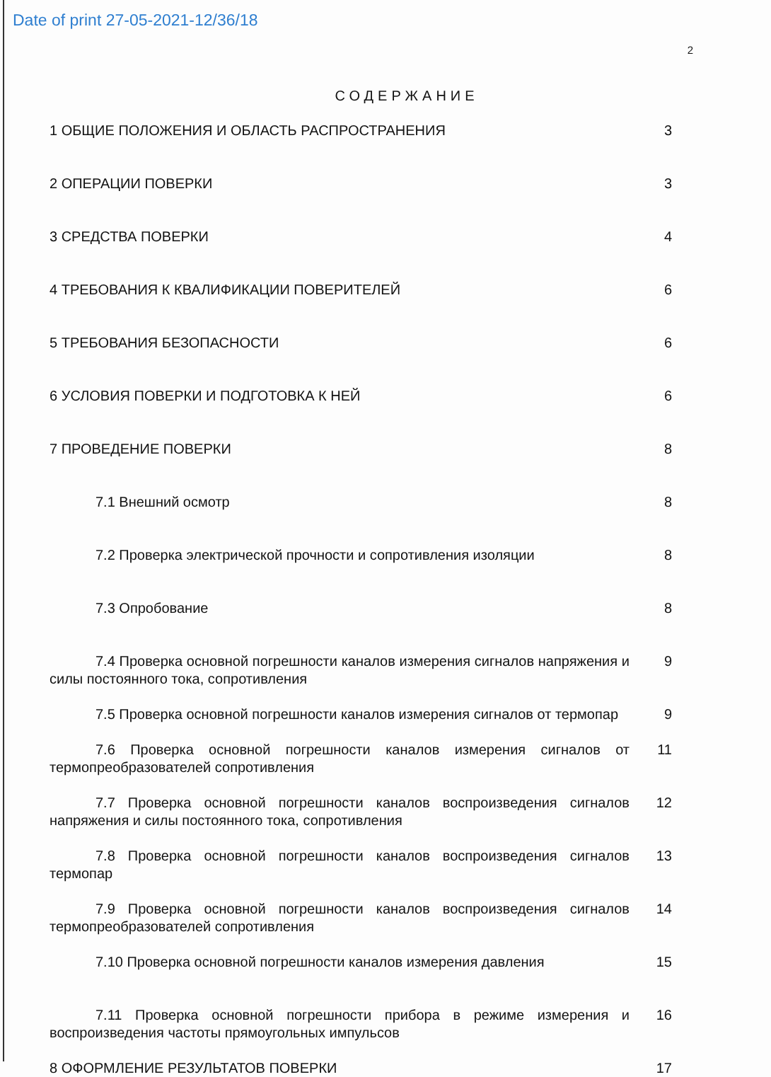Date of print 27-05-2021-12/36/18
2
СОДЕРЖАНИЕ
1 ОБЩИЕ ПОЛОЖЕНИЯ И ОБЛАСТЬ РАСПРОСТРАНЕНИЯ
3
2 ОПЕРАЦИИ ПОВЕРКИ 3
3 СРЕДСТВА ПОВЕРКИ 4
4 ТРЕБОВАНИЯ К КВАЛИФИКАЦИИ ПОВЕРИТЕЛЕЙ
6
5 ТРЕБОВАНИЯ БЕЗОПАСНОСТИ 6
6 УСЛОВИЯ ПОВЕРКИ И ПОДГОТОВКА К НЕЙ
6
7 ПРОВЕДЕНИЕ ПОВЕРКИ 8
7.1 Внешний осмотр 8
7.2 Проверка электрической прочности и сопротивления изоляции
8
7.3 Опробование 8
7.4 Проверка основной погрешности каналов измерения сигналов напряжения и силы постоянного тока, сопротивления
9
7.5 Проверка основной погрешности каналов измерения сигналов от термопар
9
7.6 Проверка основной погрешности каналов измерения сигналов от термопреобразователей сопротивления
11
7.7 Проверка основной погрешности каналов воспроизведения сигналов напряжения и силы постоянного тока, сопротивления
12
7.8 Проверка основной погрешности каналов воспроизведения сигналов термопар
13
7.9 Проверка основной погрешности каналов воспроизведения сигналов термопреобразователей сопротивления
14
7.10 Проверка основной погрешности каналов измерения давления
15
7.11 Проверка основной погрешности прибора в режиме измерения и воспроизведения частоты прямоугольных импульсов
16
8 ОФОРМЛЕНИЕ РЕЗУЛЬТАТОВ ПОВЕРКИ
17